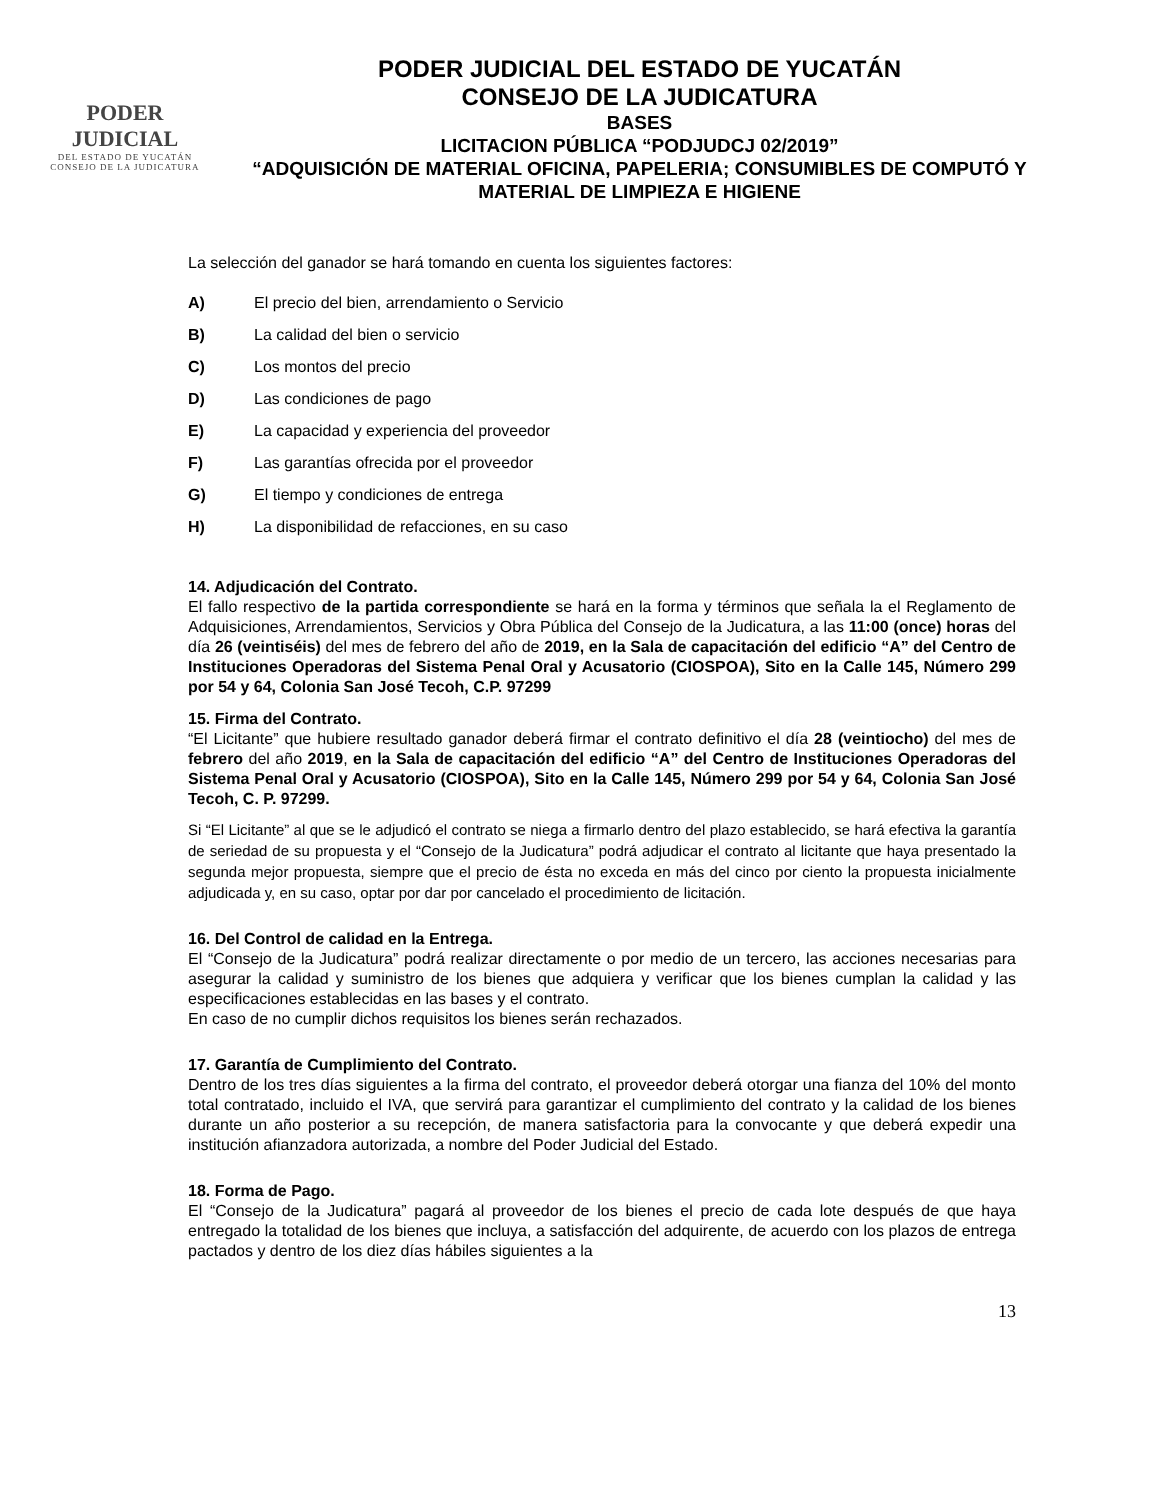PODER JUDICIAL
DEL ESTADO DE YUCATÁN
CONSEJO DE LA JUDICATURA
PODER JUDICIAL DEL ESTADO DE YUCATÁN
CONSEJO DE LA JUDICATURA
BASES
LICITACION PÚBLICA “PODJUDCJ 02/2019”
“ADQUISICIÓN DE MATERIAL OFICINA, PAPELERIA; CONSUMIBLES DE COMPUTÓ Y MATERIAL DE LIMPIEZA E HIGIENE
La selección del ganador se hará tomando en cuenta los siguientes factores:
A) El precio del bien, arrendamiento o Servicio
B) La calidad del bien o servicio
C) Los montos del precio
D) Las condiciones de pago
E) La capacidad y experiencia del proveedor
F) Las garantías ofrecida por el proveedor
G) El tiempo y condiciones de entrega
H) La disponibilidad de refacciones, en su caso
14. Adjudicación del Contrato.
El fallo respectivo de la partida correspondiente se hará en la forma y términos que señala la el Reglamento de Adquisiciones, Arrendamientos, Servicios y Obra Pública del Consejo de la Judicatura, a las 11:00 (once) horas del día 26 (veintiséis) del mes de febrero del año de 2019, en la Sala de capacitación del edificio “A” del Centro de Instituciones Operadoras del Sistema Penal Oral y Acusatorio (CIOSPOA), Sito en la Calle 145, Número 299 por 54 y 64, Colonia San José Tecoh, C.P. 97299
15. Firma del Contrato.
“El Licitante” que hubiere resultado ganador deberá firmar el contrato definitivo el día 28 (veintiocho) del mes de febrero del año 2019, en la Sala de capacitación del edificio “A” del Centro de Instituciones Operadoras del Sistema Penal Oral y Acusatorio (CIOSPOA), Sito en la Calle 145, Número 299 por 54 y 64, Colonia San José Tecoh, C. P. 97299.
Si “El Licitante” al que se le adjudicó el contrato se niega a firmarlo dentro del plazo establecido, se hará efectiva la garantía de seriedad de su propuesta y el “Consejo de la Judicatura” podrá adjudicar el contrato al licitante que haya presentado la segunda mejor propuesta, siempre que el precio de ésta no exceda en más del cinco por ciento la propuesta inicialmente adjudicada y, en su caso, optar por dar por cancelado el procedimiento de licitación.
16. Del Control de calidad en la Entrega.
El “Consejo de la Judicatura” podrá realizar directamente o por medio de un tercero, las acciones necesarias para asegurar la calidad y suministro de los bienes que adquiera y verificar que los bienes cumplan la calidad y las especificaciones establecidas en las bases y el contrato.
En caso de no cumplir dichos requisitos los bienes serán rechazados.
17. Garantía de Cumplimiento del Contrato.
Dentro de los tres días siguientes a la firma del contrato, el proveedor deberá otorgar una fianza del 10% del monto total contratado, incluido el IVA, que servirá para garantizar el cumplimiento del contrato y la calidad de los bienes durante un año posterior a su recepción, de manera satisfactoria para la convocante y que deberá expedir una institución afianzadora autorizada, a nombre del Poder Judicial del Estado.
18. Forma de Pago.
El “Consejo de la Judicatura” pagará al proveedor de los bienes el precio de cada lote después de que haya entregado la totalidad de los bienes que incluya, a satisfacción del adquirente, de acuerdo con los plazos de entrega pactados y dentro de los diez días hábiles siguientes a la
13